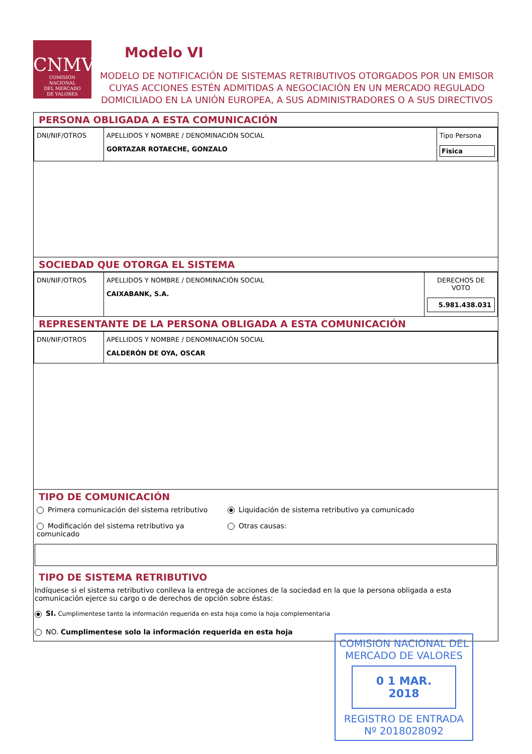CNMV
COMISIÓN
NACIONAL
DEL MERCADO
DE VALORES
Modelo VI
MODELO DE NOTIFICACIÓN DE SISTEMAS RETRIBUTIVOS OTORGADOS POR UN EMISOR CUYAS ACCIONES ESTÉN ADMITIDAS A NEGOCIACIÓN EN UN MERCADO REGULADO DOMICILIADO EN LA UNIÓN EUROPEA, A SUS ADMINISTRADORES O A SUS DIRECTIVOS
PERSONA OBLIGADA A ESTA COMUNICACIÓN
| DNI/NIF/OTROS | APELLIDOS Y NOMBRE / DENOMINACIÓN SOCIAL GORTAZAR ROTAECHE, GONZALO | Tipo Persona Fisica |
SOCIEDAD QUE OTORGA EL SISTEMA
| DNI/NIF/OTROS | APELLIDOS Y NOMBRE / DENOMINACIÓN SOCIAL CAIXABANK, S.A. | DERECHOS DE VOTO 5.981.438.031 |
REPRESENTANTE DE LA PERSONA OBLIGADA A ESTA COMUNICACIÓN
| DNI/NIF/OTROS | APELLIDOS Y NOMBRE / DENOMINACIÓN SOCIAL CALDERÓN DE OYA, OSCAR |
TIPO DE COMUNICACIÓN
Primera comunicación del sistema retributivo
Liquidación de sistema retributivo ya comunicado
Modificación del sistema retributivo ya comunicado
Otras causas:
TIPO DE SISTEMA RETRIBUTIVO
Indíquese si el sistema retributivo conlleva la entrega de acciones de la sociedad en la que la persona obligada a esta comunicación ejerce su cargo o de derechos de opción sobre éstas:
SI. Cumplimentese tanto la información requerida en esta hoja como la hoja complementaria
NO. Cumplimentese solo la información requerida en esta hoja
COMISION NACIONAL DEL MERCADO DE VALORES
0 1 MAR. 2018
REGISTRO DE ENTRADA
Nº 2018028092